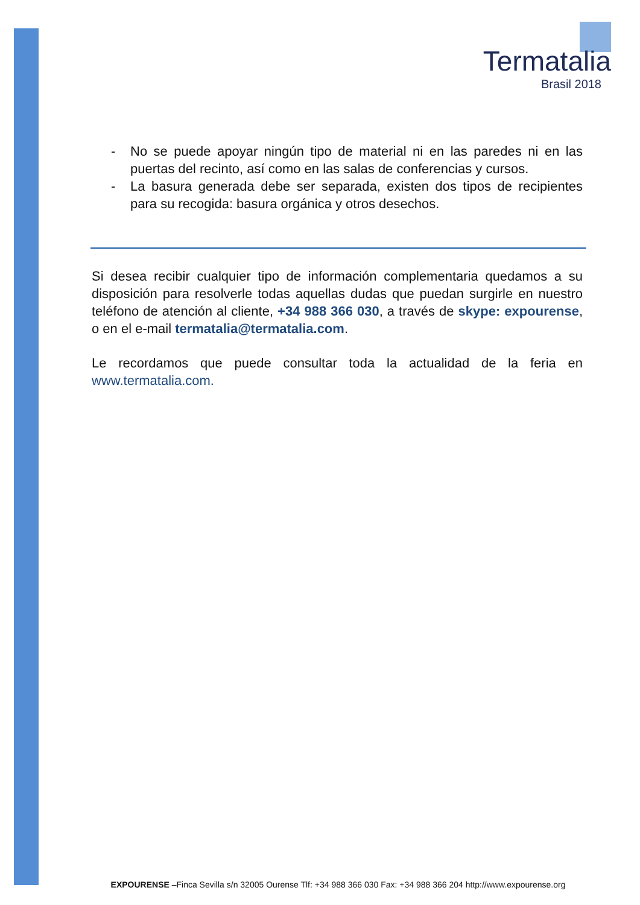Termatalia
Brasil 2018
- No se puede apoyar ningún tipo de material ni en las paredes ni en las puertas del recinto, así como en las salas de conferencias y cursos.
- La basura generada debe ser separada, existen dos tipos de recipientes para su recogida: basura orgánica y otros desechos.
Si desea recibir cualquier tipo de información complementaria quedamos a su disposición para resolverle todas aquellas dudas que puedan surgirle en nuestro teléfono de atención al cliente, +34 988 366 030, a través de skype: expourense, o en el e-mail termatalia@termatalia.com.
Le recordamos que puede consultar toda la actualidad de la feria en www.termatalia.com.
EXPOURENSE –Finca Sevilla s/n 32005 Ourense Tlf: +34 988 366 030 Fax: +34 988 366 204 http://www.expourense.org